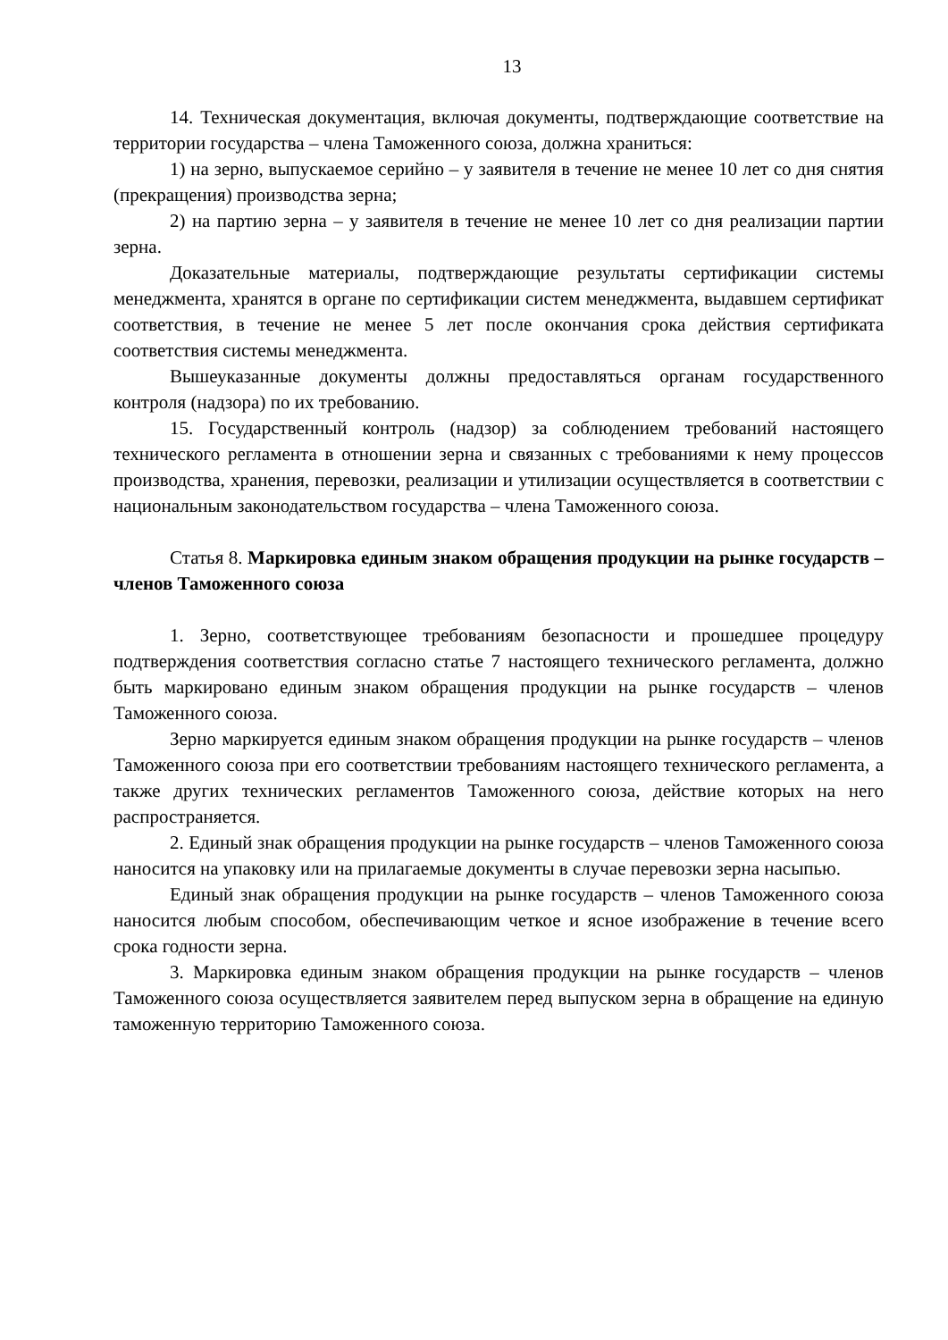13
14. Техническая документация, включая документы, подтверждающие соответствие на территории государства – члена Таможенного союза, должна храниться:
1) на зерно, выпускаемое серийно – у заявителя в течение не менее 10 лет со дня снятия (прекращения) производства зерна;
2) на партию зерна – у заявителя в течение не менее 10 лет со дня реализации партии зерна.
Доказательные материалы, подтверждающие результаты сертификации системы менеджмента, хранятся в органе по сертификации систем менеджмента, выдавшем сертификат соответствия, в течение не менее 5 лет после окончания срока действия сертификата соответствия системы менеджмента.
Вышеуказанные документы должны предоставляться органам государственного контроля (надзора) по их требованию.
15. Государственный контроль (надзор) за соблюдением требований настоящего технического регламента в отношении зерна и связанных с требованиями к нему процессов производства, хранения, перевозки, реализации и утилизации осуществляется в соответствии с национальным законодательством государства – члена Таможенного союза.
Статья 8. Маркировка единым знаком обращения продукции на рынке государств – членов Таможенного союза
1. Зерно, соответствующее требованиям безопасности и прошедшее процедуру подтверждения соответствия согласно статье 7 настоящего технического регламента, должно быть маркировано единым знаком обращения продукции на рынке государств – членов Таможенного союза.
Зерно маркируется единым знаком обращения продукции на рынке государств – членов Таможенного союза при его соответствии требованиям настоящего технического регламента, а также других технических регламентов Таможенного союза, действие которых на него распространяется.
2. Единый знак обращения продукции на рынке государств – членов Таможенного союза наносится на упаковку или на прилагаемые документы в случае перевозки зерна насыпью.
Единый знак обращения продукции на рынке государств – членов Таможенного союза наносится любым способом, обеспечивающим четкое и ясное изображение в течение всего срока годности зерна.
3. Маркировка единым знаком обращения продукции на рынке государств – членов Таможенного союза осуществляется заявителем перед выпуском зерна в обращение на единую таможенную территорию Таможенного союза.